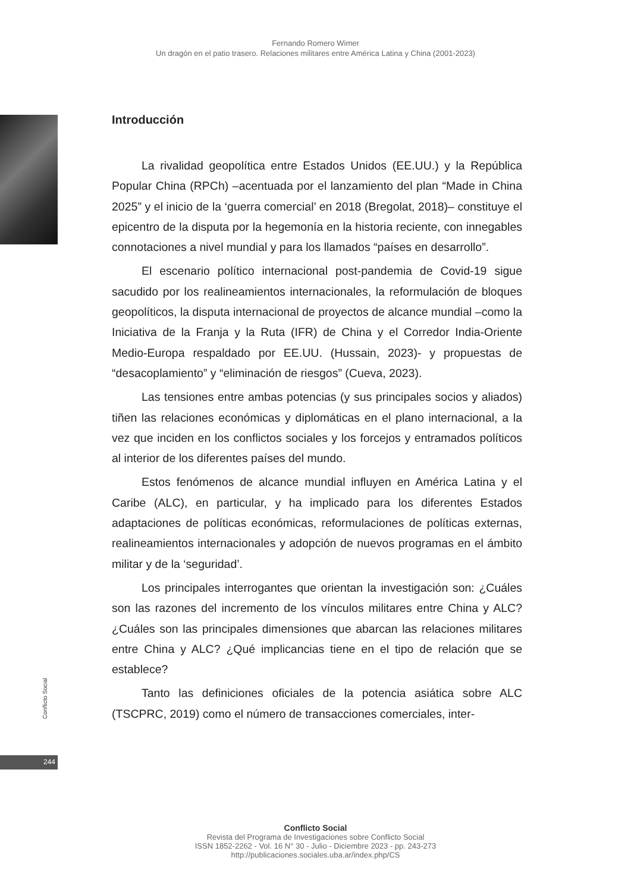Fernando Romero Wimer
Un dragón en el patio trasero. Relaciones militares entre América Latina y China (2001-2023)
Introducción
La rivalidad geopolítica entre Estados Unidos (EE.UU.) y la República Popular China (RPCh) –acentuada por el lanzamiento del plan “Made in China 2025” y el inicio de la ‘guerra comercial’ en 2018 (Bregolat, 2018)– constituye el epicentro de la disputa por la hegemonía en la historia reciente, con innegables connotaciones a nivel mundial y para los llamados “países en desarrollo”.
El escenario político internacional post-pandemia de Covid-19 sigue sacudido por los realineamientos internacionales, la reformulación de bloques geopolíticos, la disputa internacional de proyectos de alcance mundial –como la Iniciativa de la Franja y la Ruta (IFR) de China y el Corredor India-Oriente Medio-Europa respaldado por EE.UU. (Hussain, 2023)- y propuestas de “desacoplamiento” y “eliminación de riesgos” (Cueva, 2023).
Las tensiones entre ambas potencias (y sus principales socios y aliados) tiñen las relaciones económicas y diplomáticas en el plano internacional, a la vez que inciden en los conflictos sociales y los forcejos y entramados políticos al interior de los diferentes países del mundo.
Estos fenómenos de alcance mundial influyen en América Latina y el Caribe (ALC), en particular, y ha implicado para los diferentes Estados adaptaciones de políticas económicas, reformulaciones de políticas externas, realineamientos internacionales y adopción de nuevos programas en el ámbito militar y de la ‘seguridad’.
Los principales interrogantes que orientan la investigación son: ¿Cuáles son las razones del incremento de los vínculos militares entre China y ALC? ¿Cuáles son las principales dimensiones que abarcan las relaciones militares entre China y ALC? ¿Qué implicancias tiene en el tipo de relación que se establece?
Tanto las definiciones oficiales de la potencia asiática sobre ALC (TSCPRC, 2019) como el número de transacciones comerciales, inter-
Conflicto Social
244
Conflicto Social
Revista del Programa de Investigaciones sobre Conflicto Social
ISSN 1852-2262 - Vol. 16 N° 30 - Julio - Diciembre 2023 - pp. 243-273
http://publicaciones.sociales.uba.ar/index.php/CS